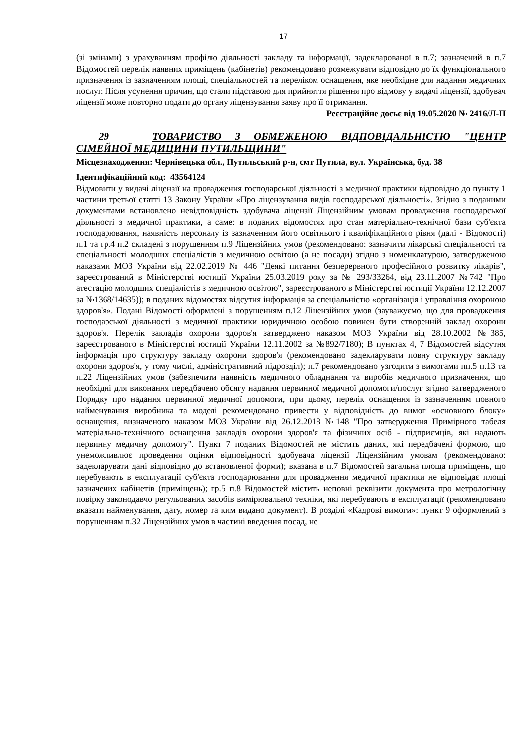17
(зі змінами) з урахуванням профілю діяльності закладу та інформації, задекларованої в п.7; зазначений в п.7 Відомостей перелік наявних приміщень (кабінетів) рекомендовано розмежувати відповідно до їх функціонального призначення із зазначенням площі, спеціальностей та переліком оснащення, яке необхідне для надання медичних послуг. Після усунення причин, що стали підставою для прийняття рішення про відмову у видачі ліцензії, здобувач ліцензії може повторно подати до органу ліцензування заяву про її отримання.
Реєстраційне досьє від 19.05.2020 № 2416/Л-П
29 ТОВАРИСТВО З ОБМЕЖЕНОЮ ВІДПОВІДАЛЬНІСТЮ "ЦЕНТР СІМЕЙНОЇ МЕДИЦИНИ ПУТИЛЬЩИНИ"
Місцезнаходження: Чернівецька обл., Путильський р-н, смт Путила, вул. Українська, буд. 38
Ідентифікаційний код: 43564124
Відмовити у видачі ліцензії на провадження господарської діяльності з медичної практики відповідно до пункту 1 частини третьої статті 13 Закону України «Про ліцензування видів господарської діяльності». Згідно з поданими документами встановлено невідповідність здобувача ліцензії Ліцензійним умовам провадження господарської діяльності з медичної практики, а саме: в поданих відомостях про стан матеріально-технічної бази суб'єкта господарювання, наявність персоналу із зазначенням його освітнього і кваліфікаційного рівня (далі - Відомості) п.1 та гр.4 п.2 складені з порушенням п.9 Ліцензійних умов (рекомендовано: зазначити лікарські спеціальності та спеціальності молодших спеціалістів з медичною освітою (а не посади) згідно з номенклатурою, затвердженою наказами МОЗ України від 22.02.2019 № 446 "Деякі питання безперервного професійного розвитку лікарів", зареєстрований в Міністерстві юстиції України 25.03.2019 року за № 293/33264, від 23.11.2007 №742 "Про атестацію молодших спеціалістів з медичною освітою", зареєстрованого в Міністерстві юстиції України 12.12.2007 за №1368/14635)); в поданих відомостях відсутня інформація за спеціальністю «організація і управління охороною здоров'я». Подані Відомості оформлені з порушенням п.12 Ліцензійних умов (зауважуємо, що для провадження господарської діяльності з медичної практики юридичною особою повинен бути створенній заклад охорони здоров'я. Перелік закладів охорони здоров'я затверджено наказом МОЗ України від 28.10.2002 №385, зареєстрованого в Міністерстві юстиції України 12.11.2002 за №892/7180); В пунктах 4, 7 Відомостей відсутня інформація про структуру закладу охорони здоров'я (рекомендовано задекларувати повну структуру закладу охорони здоров'я, у тому числі, адміністративний підрозділ); п.7 рекомендовано узгодити з вимогами пп.5 п.13 та п.22 Ліцензійних умов (забезпечити наявність медичного обладнання та виробів медичного призначення, що необхідні для виконання передбачено обсягу надання первинної медичної допомоги/послуг згідно затвердженого Порядку про надання первинної медичної допомоги, при цьому, перелік оснащення із зазначенням повного найменування виробника та моделі рекомендовано привести у відповідність до вимог «основного блоку» оснащення, визначеного наказом МОЗ України від 26.12.2018 №148 "Про затвердження Примірного табеля матеріально-технічного оснащення закладів охорони здоров'я та фізичних осіб - підприємців, які надають первинну медичну допомогу". Пункт 7 поданих Відомостей не містить даних, які передбачені формою, що унеможливлює проведення оцінки відповідності здобувача ліцензії Ліцензійним умовам (рекомендовано: задекларувати дані відповідно до встановленої форми); вказана в п.7 Відомостей загальна площа приміщень, що перебувають в експлуатації суб'єкта господарювання для провадження медичної практики не відповідає площі зазначених кабінетів (приміщень); гр.5 п.8 Відомостей містить неповні реквізити документа про метрологічну повірку законодавчо регульованих засобів вимірювальної техніки, які перебувають в експлуатації (рекомендовано вказати найменування, дату, номер та ким видано документ). В розділі «Кадрові вимоги»: пункт 9 оформлений з порушенням п.32 Ліцензійних умов в частині введення посад, не